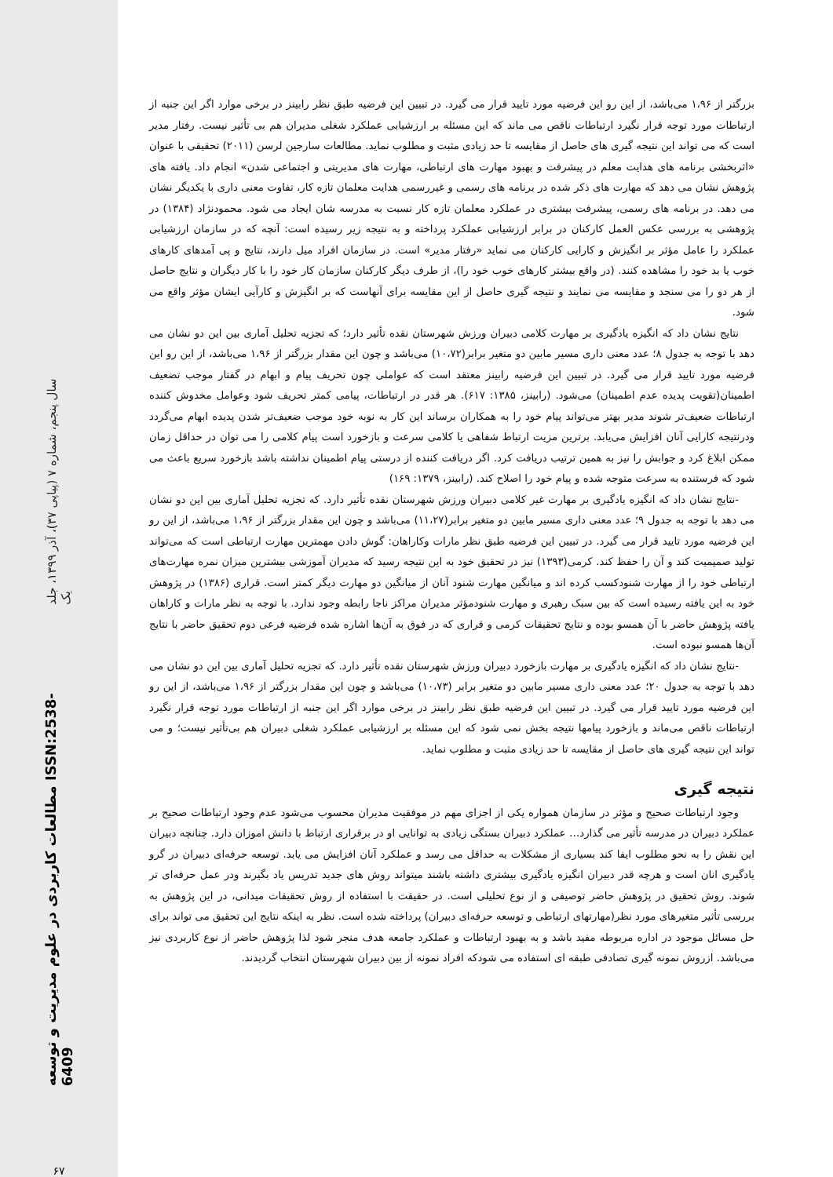سال پنجم، شماره ۷ (پیاپی ۳۷)، آذر ۱۳۹۹، جلد یک
مطالعات کاربردی در علوم مدیریت و توسعه ISSN:2538-6409
۶۷
بزرگتر از ۱،۹۶ می‌باشد، از این رو این فرضیه مورد تایید قرار می گیرد. در تبیین این فرضیه طبق نظر رابینز در برخی موارد اگر این جنبه از ارتباطات مورد توجه قرار نگیرد ارتباطات ناقص می ماند که این مسئله بر ارزشیابی عملکرد شغلی مدیران هم بی تأثیر نیست. رفتار مدیر است که می تواند این نتیجه گیری های حاصل از مقایسه تا حد زیادی مثبت و مطلوب نماید. مطالعات سارجین لرسن (۲۰۱۱) تحقیقی با عنوان «اثربخشی برنامه های هدایت معلم در پیشرفت و بهبود مهارت های ارتباطی، مهارت های مدیریتی و اجتماعی شدن» انجام داد. یافته های پژوهش نشان می دهد که مهارت های ذکر شده در برنامه های رسمی و غیررسمی هدایت معلمان تازه کار، تفاوت معنی داری با یکدیگر نشان می دهد. در برنامه های رسمی، پیشرفت بیشتری در عملکرد معلمان تازه کار نسبت به مدرسه شان ایجاد می شود. محمودنژاد (۱۳۸۴) در پژوهشی به بررسی عکس العمل کارکنان در برابر ارزشیابی عملکرد پرداخته و به نتیجه زیر رسیده است: آنچه که در سازمان ارزشیابی عملکرد را عامل مؤثر بر انگیزش و کارایی کارکنان می نماید «رفتار مدیر» است. در سازمان افراد میل دارند، نتایج و پی آمدهای کارهای خوب یا بد خود را مشاهده کنند. (در واقع بیشتر کارهای خوب خود را)، از طرف دیگر کارکنان سازمان کار خود را با کار دیگران و نتایج حاصل از هر دو را می سنجد و مقایسه می نمایند و نتیجه گیری حاصل از این مقایسه برای آنهاست که بر انگیزش و کارآیی ایشان مؤثر واقع می شود.
نتایج نشان داد که انگیزه یادگیری بر مهارت کلامی دبیران ورزش شهرستان نقده تأثیر دارد؛ که تجزیه تحلیل آماری بین این دو نشان می دهد با توجه به جدول ۸؛ عدد معنی داری مسیر مابین دو متغیر برابر(۱۰،۷۲) می‌باشد و چون این مقدار بزرگتر از ۱،۹۶ می‌باشد، از این رو این فرضیه مورد تایید قرار می گیرد. در تبیین این فرضیه رابینز معتقد است که عواملی چون تحریف پیام و ابهام در گفتار موجب تضعیف اطمینان(تقویت پدیده عدم اطمینان) می‌شود. (رابینز، ۱۳۸۵: ۶۱۷). هر قدر در ارتباطات، پیامی کمتر تحریف شود وعوامل مخدوش کننده ارتباطات ضعیف‌تر شوند مدیر بهتر می‌تواند پیام خود را به همکاران برساند این کار به نوبه خود موجب ضعیف‌تر شدن پدیده ابهام می‌گردد ودرنتیجه کارایی آنان افزایش می‌یابد. برترین مزیت ارتباط شفاهی یا کلامی سرعت و بازخورد است پیام کلامی را می توان در حداقل زمان ممکن ابلاغ کرد و جوابش را نیز به همین ترتیب دریافت کرد. اگر دریافت کننده از درستی پیام اطمینان نداشته باشد بازخورد سریع باعث می شود که فرستنده به سرعت متوجه شده و پیام خود را اصلاح کند. (رابینز، ۱۳۷۹: ۱۶۹)
-نتایج نشان داد که انگیزه یادگیری بر مهارت غیر کلامی دبیران ورزش شهرستان نقده تأثیر دارد. که تجزیه تحلیل آماری بین این دو نشان می دهد با توجه به جدول ۹؛ عدد معنی داری مسیر مابین دو متغیر برابر(۱۱،۲۷) می‌باشد و چون این مقدار بزرگتر از ۱،۹۶ می‌باشد، از این رو این فرضیه مورد تایید قرار می گیرد. در تبیین این فرضیه طبق نظر مارات وکاراهان: گوش دادن مهمترین مهارت ارتباطی است که می‌تواند تولید صمیمیت کند و آن را حفظ کند. کرمی(۱۳۹۳) نیز در تحقیق خود به این نتیجه رسید که مدیران آموزشی بیشترین میزان نمره مهارت‌های ارتباطی خود را از مهارت شنودکسب کرده اند و میانگین مهارت شنود آنان از میانگین دو مهارت دیگر کمتر است. قراری (۱۳۸۶) در پژوهش خود به این یافته رسیده است که بین سبک رهبری و مهارت شنودمؤثر مدیران مراکز ناجا رابطه وجود ندارد. با توجه به نظر مارات و کاراهان یافته پژوهش حاضر با آن همسو بوده و نتایج تحقیقات کرمی و قراری که در فوق به آن‌ها اشاره شده فرضیه فرعی دوم تحقیق حاضر با نتایج آن‌ها همسو نبوده است.
-نتایج نشان داد که انگیزه یادگیری بر مهارت بازخورد دبیران ورزش شهرستان نقده تأثیر دارد. که تجزیه تحلیل آماری بین این دو نشان می دهد با توجه به جدول ۲۰؛ عدد معنی داری مسیر مابین دو متغیر برابر (۱۰،۷۳) می‌باشد و چون این مقدار بزرگتر از ۱،۹۶ می‌باشد، از این رو این فرضیه مورد تایید قرار می گیرد. در تبیین این فرضیه طبق نظر رابینز در برخی موارد اگر این جنبه از ارتباطات مورد توجه قرار نگیرد ارتباطات ناقص می‌ماند و بازخورد پیامها نتیجه بخش نمی شود که این مسئله بر ارزشیابی عملکرد شغلی دبیران هم بی‌تأثیر نیست؛ و می تواند این نتیجه گیری های حاصل از مقایسه تا حد زیادی مثبت و مطلوب نماید.
نتیجه گیری
وجود ارتباطات صحیح و مؤثر در سازمان همواره یکی از اجزای مهم در موفقیت مدیران محسوب می‌شود عدم وجود ارتباطات صحیح بر عملکرد دبیران در مدرسه تأثیر می گذارد… عملکرد دبیران بستگی زیادی به توانایی او در برقراری ارتباط با دانش اموزان دارد. چنانچه دبیران این نقش را به نحو مطلوب ایفا کند بسیاری از مشکلات به حداقل می رسد و عملکرد آنان افزایش می یابد. توسعه حرفه‌ای دبیران در گرو یادگیری انان است و هرچه قدر دبیران انگیزه یادگیری بیشتری داشته باشند میتواند روش های جدید تدریس یاد بگیرند ودر عمل حرفه‌ای تر شوند. روش تحقیق در پژوهش حاضر توصیفی و از نوع تحلیلی است. در حقیقت با استفاده از روش تحقیقات میدانی، در این پژوهش به بررسی تأثیر متغیرهای مورد نظر(مهارتهای ارتباطی و توسعه حرفه‌ای دبیران) پرداخته شده است. نظر به اینکه نتایج این تحقیق می تواند برای حل مسائل موجود در اداره مربوطه مفید باشد و به بهبود ارتباطات و عملکرد جامعه هدف منجر شود لذا پژوهش حاضر از نوع کاربردی نیز می‌باشد. ازروش نمونه گیری تصادفی طبقه ای استفاده می شودکه افراد نمونه از بین دبیران شهرستان انتخاب گردیدند.